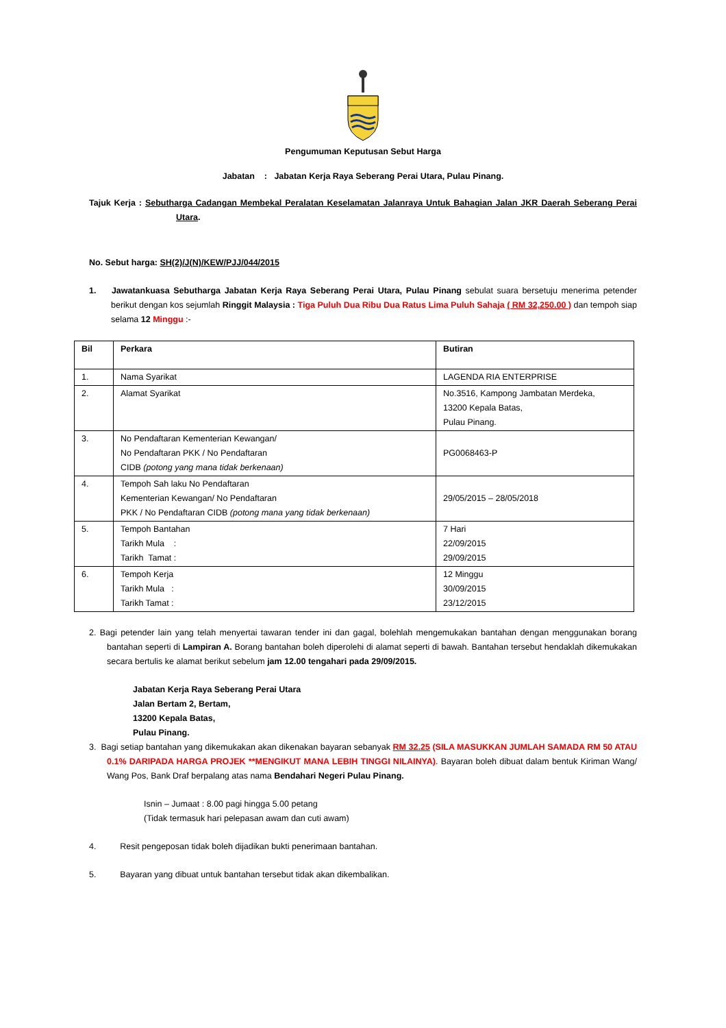Pengumuman Keputusan Sebut Harga
Jabatan : Jabatan Kerja Raya Seberang Perai Utara, Pulau Pinang.
Tajuk Kerja : Sebutharga Cadangan Membekal Peralatan Keselamatan Jalanraya Untuk Bahagian Jalan JKR Daerah Seberang Perai Utara.
No. Sebut harga: SH(2)/J(N)/KEW/PJJ/044/2015
1. Jawatankuasa Sebutharga Jabatan Kerja Raya Seberang Perai Utara, Pulau Pinang sebulat suara bersetuju menerima petender berikut dengan kos sejumlah Ringgit Malaysia : Tiga Puluh Dua Ribu Dua Ratus Lima Puluh Sahaja ( RM 32,250.00 ) dan tempoh siap selama 12 Minggu :-
| Bil | Perkara | Butiran |
| --- | --- | --- |
| 1. | Nama Syarikat | LAGENDA RIA ENTERPRISE |
| 2. | Alamat Syarikat | No.3516, Kampong Jambatan Merdeka, 13200 Kepala Batas, Pulau Pinang. |
| 3. | No Pendaftaran Kementerian Kewangan/ No Pendaftaran PKK / No Pendaftaran CIDB (potong yang mana tidak berkenaan) | PG0068463-P |
| 4. | Tempoh Sah laku No Pendaftaran Kementerian Kewangan/ No Pendaftaran PKK / No Pendaftaran CIDB (potong mana yang tidak berkenaan) | 29/05/2015 – 28/05/2018 |
| 5. | Tempoh Bantahan Tarikh Mula : Tarikh Tamat : | 7 Hari 22/09/2015 29/09/2015 |
| 6. | Tempoh Kerja Tarikh Mula : Tarikh Tamat : | 12 Minggu 30/09/2015 23/12/2015 |
2. Bagi petender lain yang telah menyertai tawaran tender ini dan gagal, bolehlah mengemukakan bantahan dengan menggunakan borang bantahan seperti di Lampiran A. Borang bantahan boleh diperolehi di alamat seperti di bawah. Bantahan tersebut hendaklah dikemukakan secara bertulis ke alamat berikut sebelum jam 12.00 tengahari pada 29/09/2015.
Jabatan Kerja Raya Seberang Perai Utara
Jalan Bertam 2, Bertam,
13200 Kepala Batas,
Pulau Pinang.
3. Bagi setiap bantahan yang dikemukakan akan dikenakan bayaran sebanyak RM 32.25 (SILA MASUKKAN JUMLAH SAMADA RM 50 ATAU 0.1% DARIPADA HARGA PROJEK **MENGIKUT MANA LEBIH TINGGI NILAINYA). Bayaran boleh dibuat dalam bentuk Kiriman Wang/ Wang Pos, Bank Draf berpalang atas nama Bendahari Negeri Pulau Pinang.
Isnin – Jumaat : 8.00 pagi hingga 5.00 petang
(Tidak termasuk hari pelepasan awam dan cuti awam)
4. Resit pengeposan tidak boleh dijadikan bukti penerimaan bantahan.
5. Bayaran yang dibuat untuk bantahan tersebut tidak akan dikembalikan.